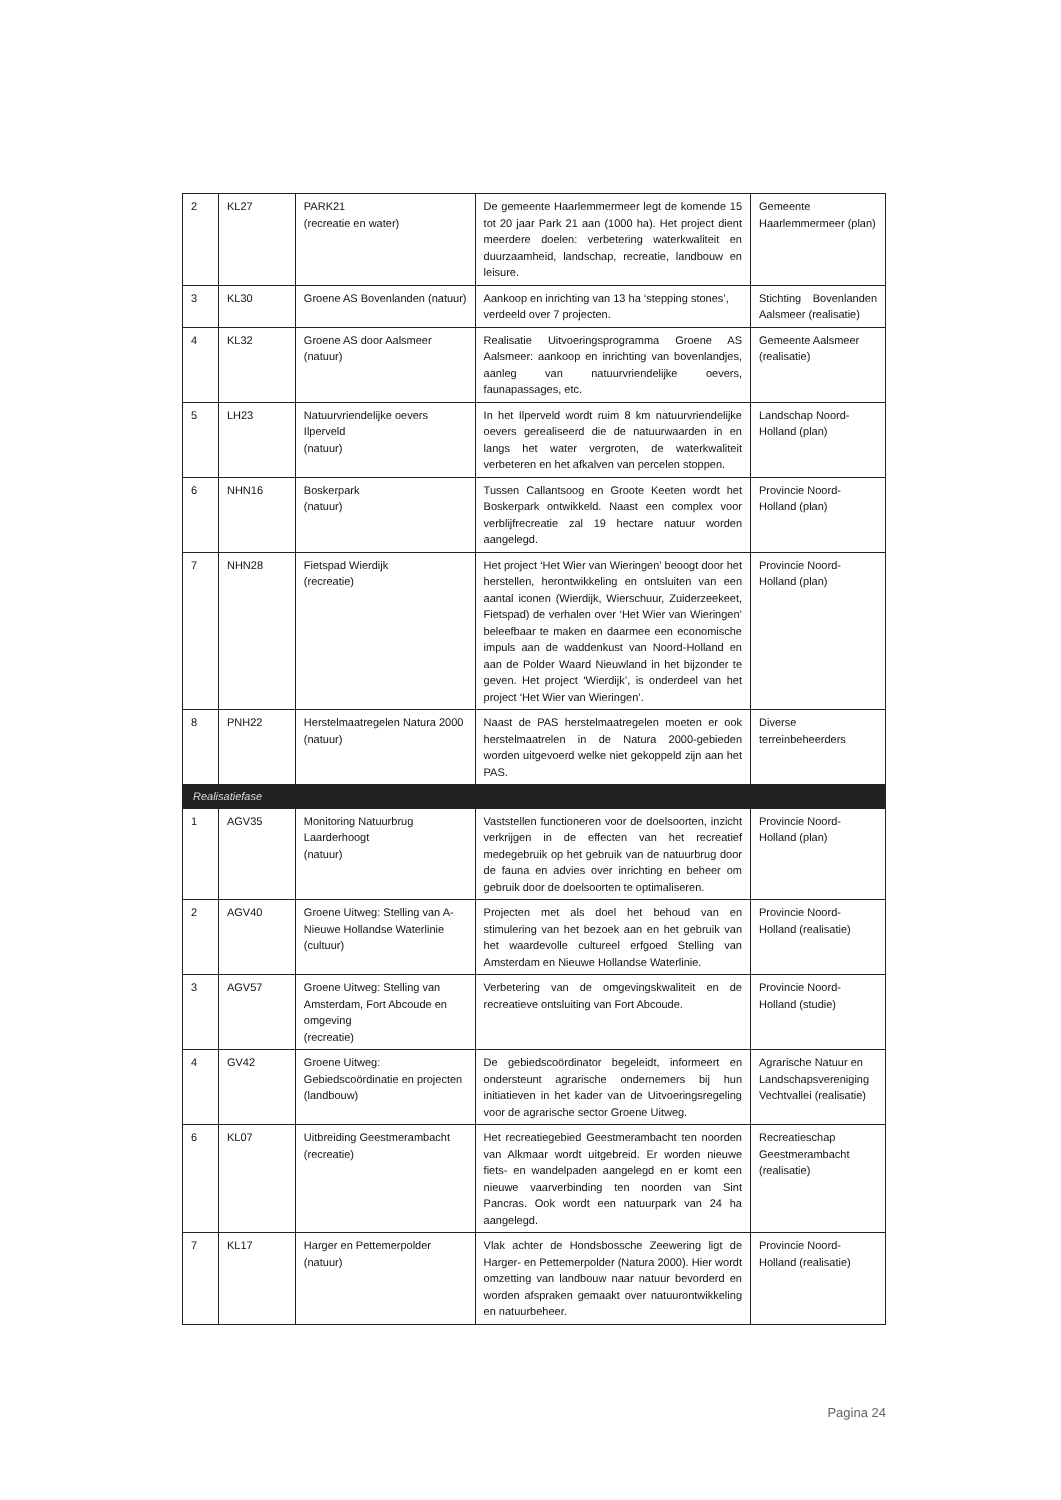| 2 | KL27 | PARK21 (recreatie en water) | De gemeente Haarlemmermeer legt de komende 15 tot 20 jaar Park 21 aan (1000 ha). Het project dient meerdere doelen: verbetering waterkwaliteit en duurzaamheid, landschap, recreatie, landbouw en leisure. | Gemeente Haarlemmermeer (plan) |
| 3 | KL30 | Groene AS Bovenlanden (natuur) | Aankoop en inrichting van 13 ha ‘stepping stones’, verdeeld over 7 projecten. | Stichting Bovenlanden Aalsmeer (realisatie) |
| 4 | KL32 | Groene AS door Aalsmeer (natuur) | Realisatie Uitvoeringsprogramma Groene AS Aalsmeer: aankoop en inrichting van bovenlandjes, aanleg van natuurvriendelijke oevers, faunapassages, etc. | Gemeente Aalsmeer (realisatie) |
| 5 | LH23 | Natuurvriendelijke oevers Ilperveld (natuur) | In het Ilperveld wordt ruim 8 km natuurvriendelijke oevers gerealiseerd die de natuurwaarden in en langs het water vergroten, de waterkwaliteit verbeteren en het afkalven van percelen stoppen. | Landschap Noord-Holland (plan) |
| 6 | NHN16 | Boskerpark (natuur) | Tussen Callantsoog en Groote Keeten wordt het Boskerpark ontwikkeld. Naast een complex voor verblijfrecreatie zal 19 hectare natuur worden aangelegd. | Provincie Noord-Holland (plan) |
| 7 | NHN28 | Fietspad Wierdijk (recreatie) | Het project ‘Het Wier van Wieringen’ beoogt door het herstellen, herontwikkeling en ontsluiten van een aantal iconen (Wierdijk, Wierschuur, Zuiderzeekeet, Fietspad) de verhalen over ‘Het Wier van Wieringen’ beleefbaar te maken en daarmee een economische impuls aan de waddenkust van Noord-Holland en aan de Polder Waard Nieuwland in het bijzonder te geven. Het project ‘Wierdijk’, is onderdeel van het project ‘Het Wier van Wieringen’. | Provincie Noord-Holland (plan) |
| 8 | PNH22 | Herstelmaatregelen Natura 2000 (natuur) | Naast de PAS herstelmaatregelen moeten er ook herstelmaatrelen in de Natura 2000-gebieden worden uitgevoerd welke niet gekoppeld zijn aan het PAS. | Diverse terreinbeheerders |
| Realisatiefase | | | | |
| 1 | AGV35 | Monitoring Natuurbrug Laarderhoogt (natuur) | Vaststellen functioneren voor de doelsoorten, inzicht verkrijgen in de effecten van het recreatief medegebruik op het gebruik van de natuurbrug door de fauna en advies over inrichting en beheer om gebruik door de doelsoorten te optimaliseren. | Provincie Noord-Holland (plan) |
| 2 | AGV40 | Groene Uitweg: Stelling van A-Nieuwe Hollandse Waterlinie (cultuur) | Projecten met als doel het behoud van en stimulering van het bezoek aan en het gebruik van het waardevolle cultureel erfgoed Stelling van Amsterdam en Nieuwe Hollandse Waterlinie. | Provincie Noord-Holland (realisatie) |
| 3 | AGV57 | Groene Uitweg: Stelling van Amsterdam, Fort Abcoude en omgeving (recreatie) | Verbetering van de omgevingskwaliteit en de recreatieve ontsluiting van Fort Abcoude. | Provincie Noord-Holland (studie) |
| 4 | GV42 | Groene Uitweg: Gebiedscoördinatie en projecten (landbouw) | De gebiedscoördinator begeleidt, informeert en ondersteunt agrarische ondernemers bij hun initiatieven in het kader van de Uitvoeringsregeling voor de agrarische sector Groene Uitweg. | Agrarische Natuur en Landschapsvereniging Vechtvallei (realisatie) |
| 6 | KL07 | Uitbreiding Geestmerambacht (recreatie) | Het recreatiegebied Geestmerambacht ten noorden van Alkmaar wordt uitgebreid. Er worden nieuwe fiets- en wandelpaden aangelegd en er komt een nieuwe vaarverbinding ten noorden van Sint Pancras. Ook wordt een natuurpark van 24 ha aangelegd. | Recreatieschap Geestmerambacht (realisatie) |
| 7 | KL17 | Harger en Pettemerpolder (natuur) | Vlak achter de Hondsbossche Zeewering ligt de Harger- en Pettemerpolder (Natura 2000). Hier wordt omzetting van landbouw naar natuur bevorderd en worden afspraken gemaakt over natuurontwikkeling en natuurbeheer. | Provincie Noord-Holland (realisatie) |
Pagina 24